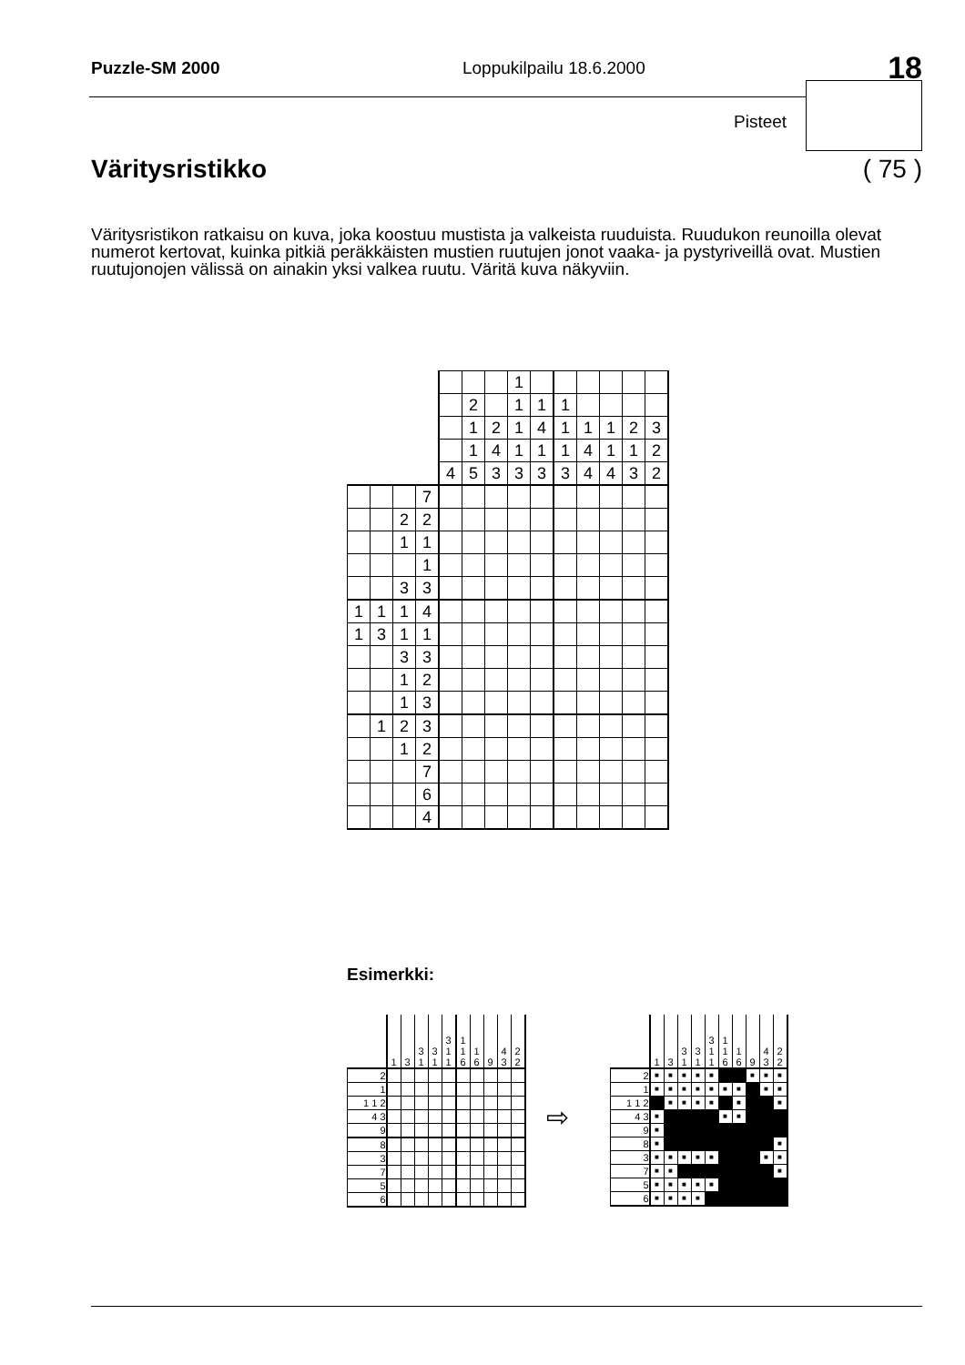Puzzle-SM 2000 Loppukilpailu 18.6.2000 18
Pisteet
Väritysristikko ( 75 )
Väritysristikon ratkaisu on kuva, joka koostuu mustista ja valkeista ruuduista. Ruudukon reunoilla olevat numerot kertovat, kuinka pitkiä peräkkäisten mustien ruutujen jonot vaaka- ja pystyriveillä ovat. Mustien ruutujonojen välissä on ainakin yksi valkea ruutu. Väritä kuva näkyviin.
| | | | | | | | 1 | | | | | | |
| | | | | | 2 | | 1 | 1 | 1 | | | | |
| | | | | | 1 | 2 | 1 | 4 | 1 | 1 | 1 | 2 | 3 |
| | | | | | 1 | 4 | 1 | 1 | 1 | 4 | 1 | 1 | 2 |
| | | | | 4 | 5 | 3 | 3 | 3 | 3 | 4 | 4 | 3 | 2 |
| | | | 7 | | | | | | | | | | |
| | | 2 | 2 | | | | | | | | | | |
| | | 1 | 1 | | | | | | | | | | |
| | | | 1 | | | | | | | | | | |
| | | 3 | 3 | | | | | | | | | | |
| 1 | 1 | 1 | 4 | | | | | | | | | | |
| 1 | 3 | 1 | 1 | | | | | | | | | | |
| | | 3 | 3 | | | | | | | | | | |
| | | 1 | 2 | | | | | | | | | | |
| | | 1 | 3 | | | | | | | | | | |
| | 1 | 2 | 3 | | | | | | | | | | |
| | | 1 | 2 | | | | | | | | | | |
| | | | 7 | | | | | | | | | | |
| | | | 6 | | | | | | | | | | |
| | | | 4 | | | | | | | | | | |
Esimerkki:
| | 1 | 3 | 3 1 | 3 1 | 3 1 1 | 1 1 6 | 1 6 | 9 | 4 3 | 2 2 |
| 2 | | | | | | | | | | |
| 1 | | | | | | | | | | |
| 1 1 2 | | | | | | | | | | |
| 4 3 | | | | | | | | | | |
| 9 | | | | | | | | | | |
| 8 | | | | | | | | | | |
| 3 | | | | | | | | | | |
| 7 | | | | | | | | | | |
| 5 | | | | | | | | | | |
| 6 | | | | | | | | | | |
⇨
| | 1 | 3 | 3 1 | 3 1 | 3 1 1 | 1 1 6 | 1 6 | 9 | 4 3 | 2 2 |
| 2 | ■ | ■ | ■ | ■ | ■ | | | ■ | ■ | ■ |
| 1 | ■ | ■ | ■ | ■ | ■ | ■ | ■ | | ■ | ■ |
| 1 1 2 | | ■ | ■ | ■ | ■ | | ■ | | | ■ |
| 4 3 | ■ | | | | | ■ | ■ | | | |
| 9 | ■ | | | | | | | | | |
| 8 | ■ | | | | | | | | | ■ |
| 3 | ■ | ■ | ■ | ■ | ■ | | | | ■ | ■ |
| 7 | ■ | ■ | | | | | | | | ■ |
| 5 | ■ | ■ | ■ | ■ | ■ | | | | | |
| 6 | ■ | ■ | ■ | ■ | | | | | | |